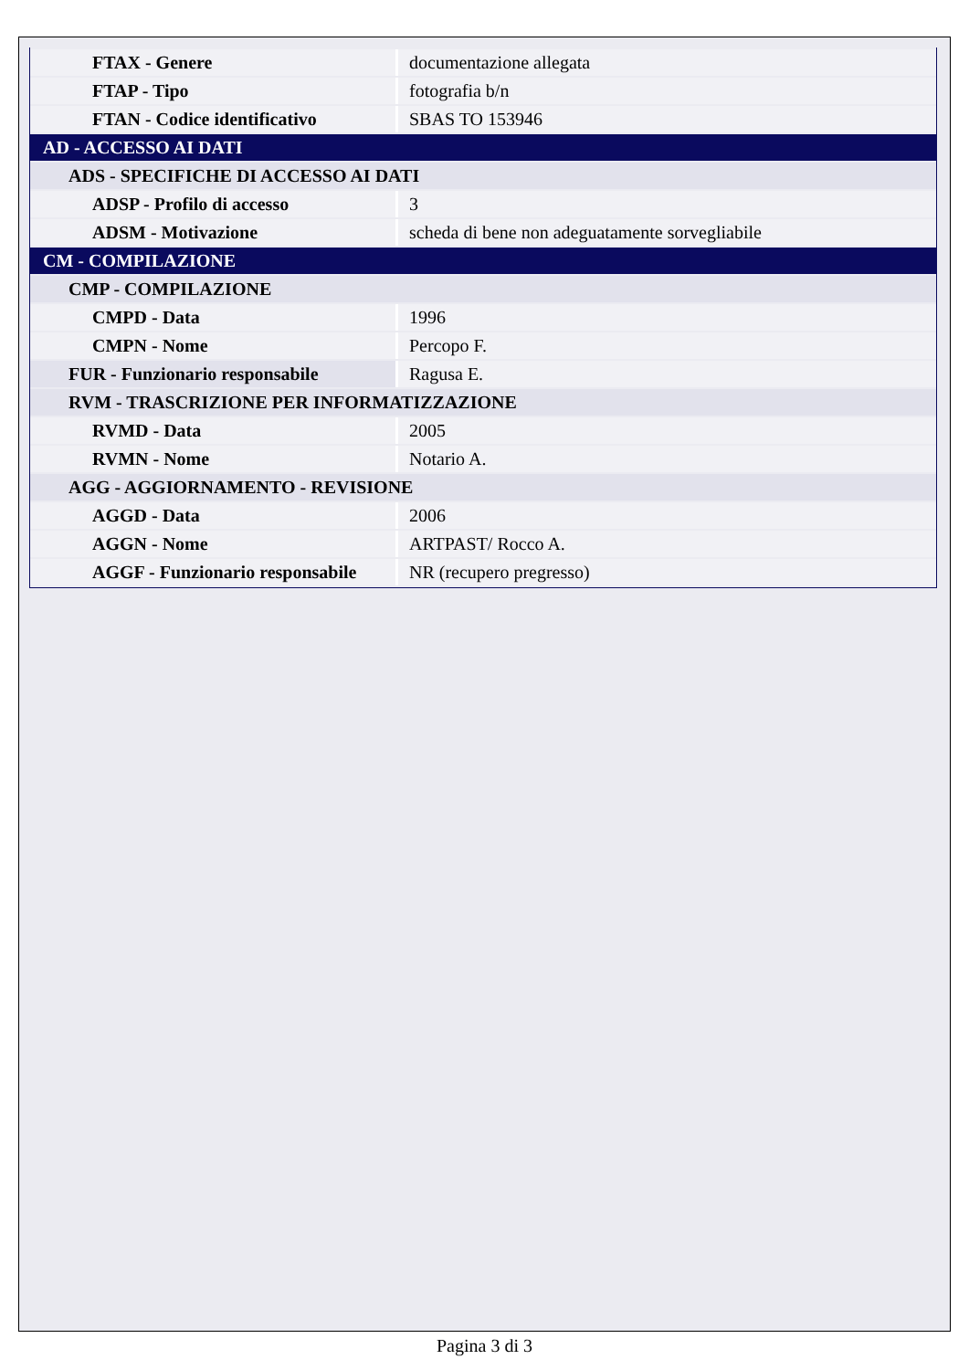| FTAX - Genere | documentazione allegata |
| FTAP - Tipo | fotografia b/n |
| FTAN - Codice identificativo | SBAS TO 153946 |
| AD - ACCESSO AI DATI | |
| ADS - SPECIFICHE DI ACCESSO AI DATI | |
| ADSP - Profilo di accesso | 3 |
| ADSM - Motivazione | scheda di bene non adeguatamente sorvegliabile |
| CM - COMPILAZIONE | |
| CMP - COMPILAZIONE | |
| CMPD - Data | 1996 |
| CMPN - Nome | Percopo F. |
| FUR - Funzionario responsabile | Ragusa E. |
| RVM - TRASCRIZIONE PER INFORMATIZZAZIONE | |
| RVMD - Data | 2005 |
| RVMN - Nome | Notario A. |
| AGG - AGGIORNAMENTO - REVISIONE | |
| AGGD - Data | 2006 |
| AGGN - Nome | ARTPAST/ Rocco A. |
| AGGF - Funzionario responsabile | NR (recupero pregresso) |
Pagina 3 di 3